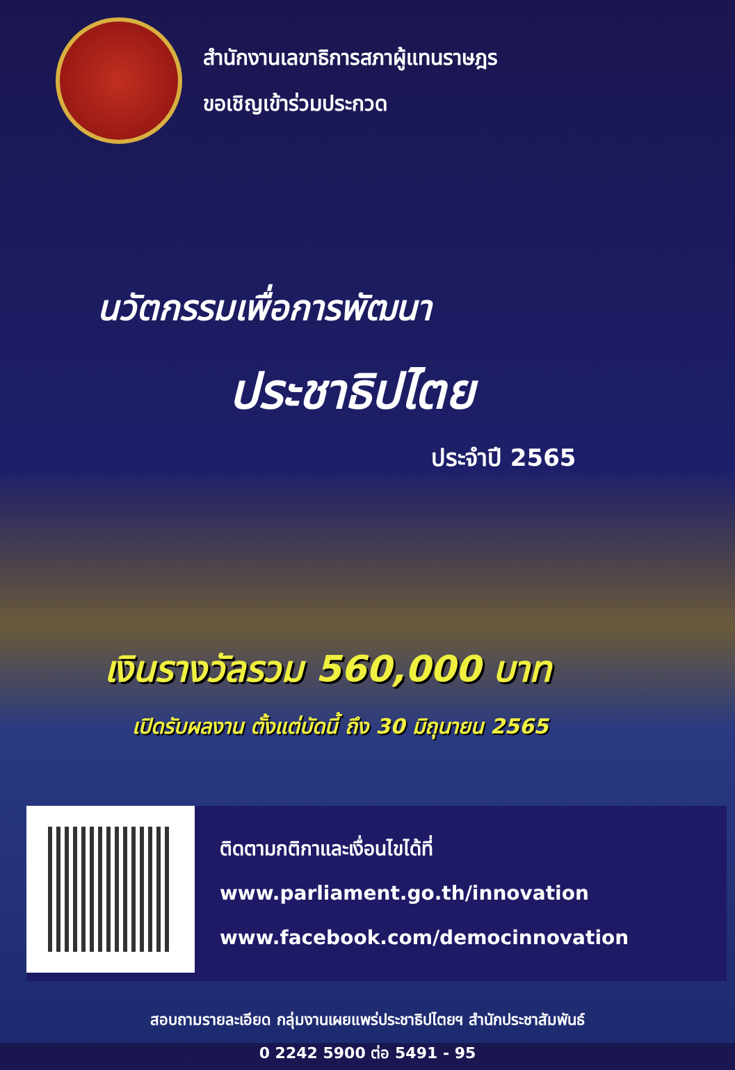สำนักงานเลขาธิการสภาผู้แทนราษฎร
ขอเชิญเข้าร่วมประกวด
นวัตกรรมเพื่อการพัฒนา
ประชาธิปไตย
ประจำปี 2565
เงินรางวัลรวม 560,000 บาท
เปิดรับผลงาน ตั้งแต่บัดนี้ ถึง 30 มิถุนายน 2565
ติดตามกติกาและเงื่อนไขได้ที่
www.parliament.go.th/innovation
www.facebook.com/democinnovation
สอบถามรายละเอียด กลุ่มงานเผยแพร่ประชาธิปไตยฯ สำนักประชาสัมพันธ์
0 2242 5900 ต่อ 5491 - 95